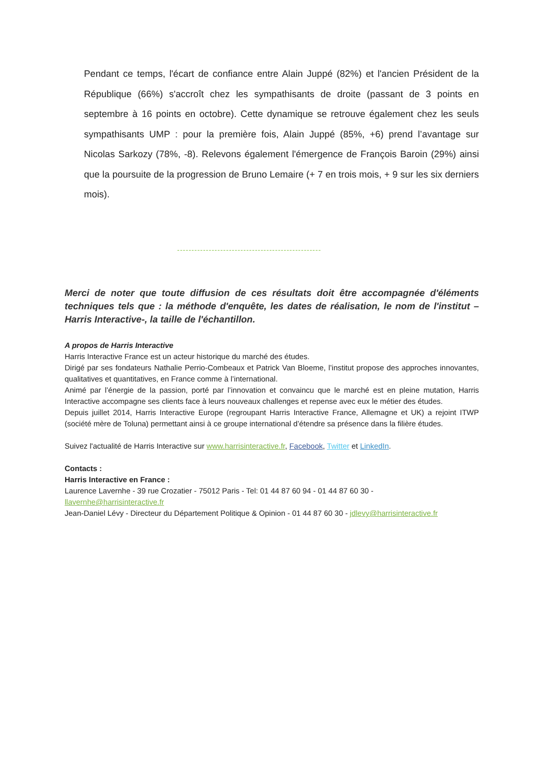Pendant ce temps, l'écart de confiance entre Alain Juppé (82%) et l'ancien Président de la République (66%) s'accroît chez les sympathisants de droite (passant de 3 points en septembre à 16 points en octobre). Cette dynamique se retrouve également chez les seuls sympathisants UMP : pour la première fois, Alain Juppé (85%, +6) prend l’avantage sur Nicolas Sarkozy (78%, -8). Relevons également l'émergence de François Baroin (29%) ainsi que la poursuite de la progression de Bruno Lemaire (+ 7 en trois mois, + 9 sur les six derniers mois).
--------------------------------------------------
Merci de noter que toute diffusion de ces résultats doit être accompagnée d'éléments techniques tels que : la méthode d'enquête, les dates de réalisation, le nom de l'institut – Harris Interactive-, la taille de l'échantillon.
A propos de Harris Interactive
Harris Interactive France est un acteur historique du marché des études.
Dirigé par ses fondateurs Nathalie Perrio-Combeaux et Patrick Van Bloeme, l’institut propose des approches innovantes, qualitatives et quantitatives, en France comme à l’international.
Animé par l’énergie de la passion, porté par l’innovation et convaincu que le marché est en pleine mutation, Harris Interactive accompagne ses clients face à leurs nouveaux challenges et repense avec eux le métier des études.
Depuis juillet 2014, Harris Interactive Europe (regroupant Harris Interactive France, Allemagne et UK) a rejoint ITWP (société mère de Toluna) permettant ainsi à ce groupe international d’étendre sa présence dans la filière études.
Suivez l'actualité de Harris Interactive sur www.harrisinteractive.fr, Facebook, Twitter et LinkedIn.
Contacts :
Harris Interactive en France :
Laurence Lavernhe - 39 rue Crozatier - 75012 Paris - Tel: 01 44 87 60 94 - 01 44 87 60 30 -
llavernhe@harrisinteractive.fr
Jean-Daniel Lévy - Directeur du Département Politique & Opinion - 01 44 87 60 30 - jdlevy@harrisinteractive.fr